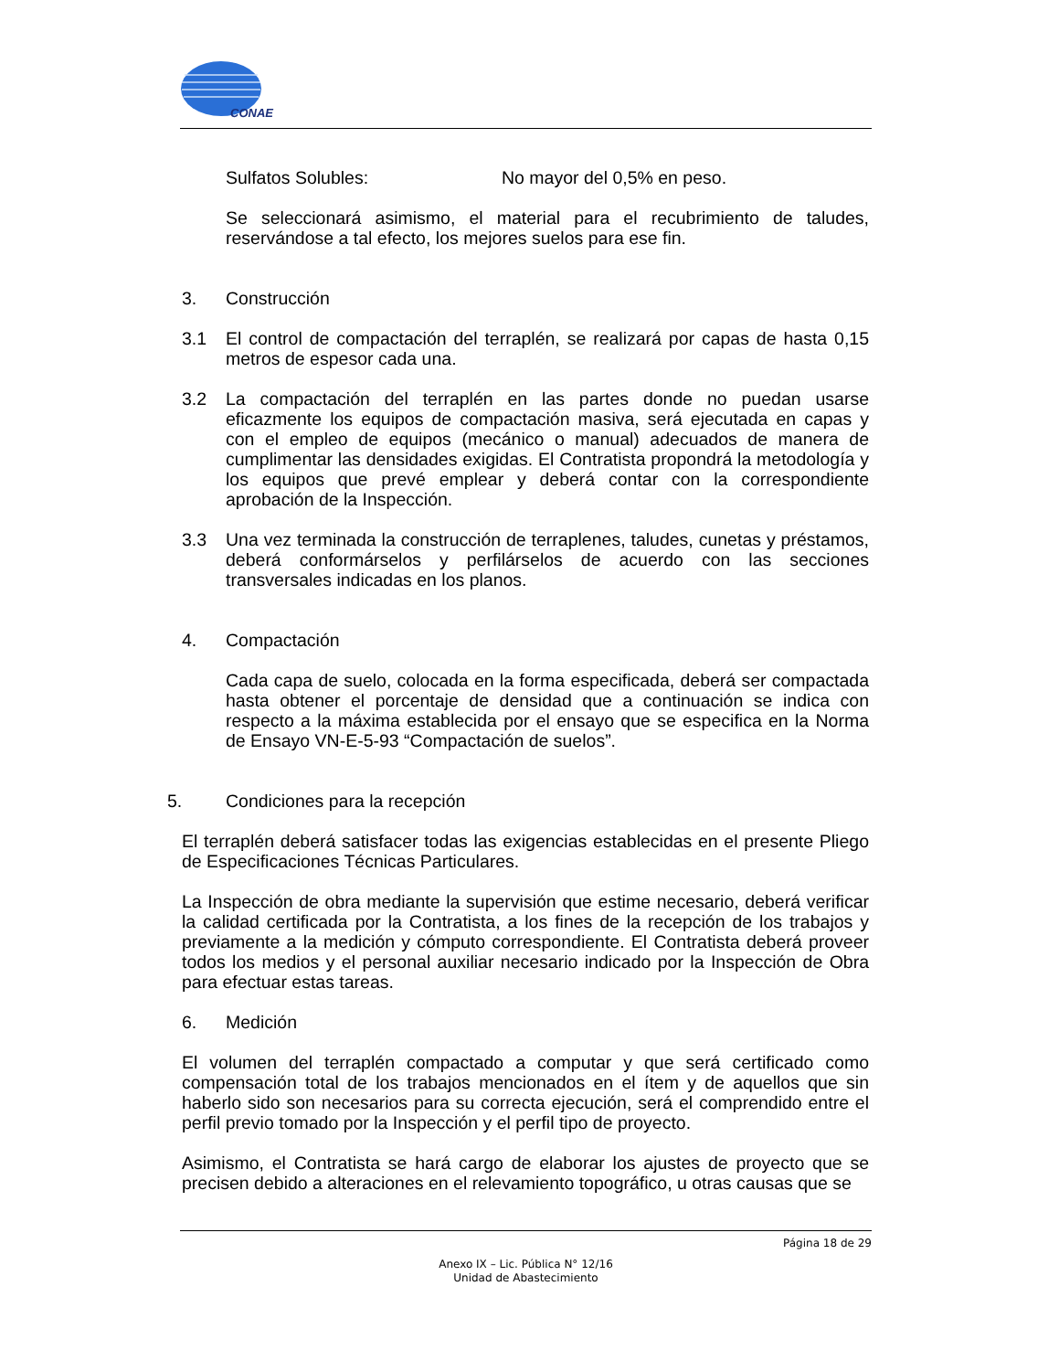CONAE
Sulfatos Solubles: No mayor del 0,5% en peso.
Se seleccionará asimismo, el material para el recubrimiento de taludes, reservándose a tal efecto, los mejores suelos para ese fin.
3. Construcción
3.1 El control de compactación del terraplén, se realizará por capas de hasta 0,15 metros de espesor cada una.
3.2 La compactación del terraplén en las partes donde no puedan usarse eficazmente los equipos de compactación masiva, será ejecutada en capas y con el empleo de equipos (mecánico o manual) adecuados de manera de cumplimentar las densidades exigidas. El Contratista propondrá la metodología y los equipos que prevé emplear y deberá contar con la correspondiente aprobación de la Inspección.
3.3 Una vez terminada la construcción de terraplenes, taludes, cunetas y préstamos, deberá conformárselos y perfilárselos de acuerdo con las secciones transversales indicadas en los planos.
4. Compactación
Cada capa de suelo, colocada en la forma especificada, deberá ser compactada hasta obtener el porcentaje de densidad que a continuación se indica con respecto a la máxima establecida por el ensayo que se especifica en la Norma de Ensayo VN-E-5-93 “Compactación de suelos”.
5. Condiciones para la recepción
El terraplén deberá satisfacer todas las exigencias establecidas en el presente Pliego de Especificaciones Técnicas Particulares.
La Inspección de obra mediante la supervisión que estime necesario, deberá verificar la calidad certificada por la Contratista, a los fines de la recepción de los trabajos y previamente a la medición y cómputo correspondiente. El Contratista deberá proveer todos los medios y el personal auxiliar necesario indicado por la Inspección de Obra para efectuar estas tareas.
6. Medición
El volumen del terraplén compactado a computar y que será certificado como compensación total de los trabajos mencionados en el ítem y de aquellos que sin haberlo sido son necesarios para su correcta ejecución, será el comprendido entre el perfil previo tomado por la Inspección y el perfil tipo de proyecto.
Asimismo, el Contratista se hará cargo de elaborar los ajustes de proyecto que se precisen debido a alteraciones en el relevamiento topográfico, u otras causas que se
Página 18 de 29
Anexo IX – Lic. Pública N° 12/16
Unidad de Abastecimiento